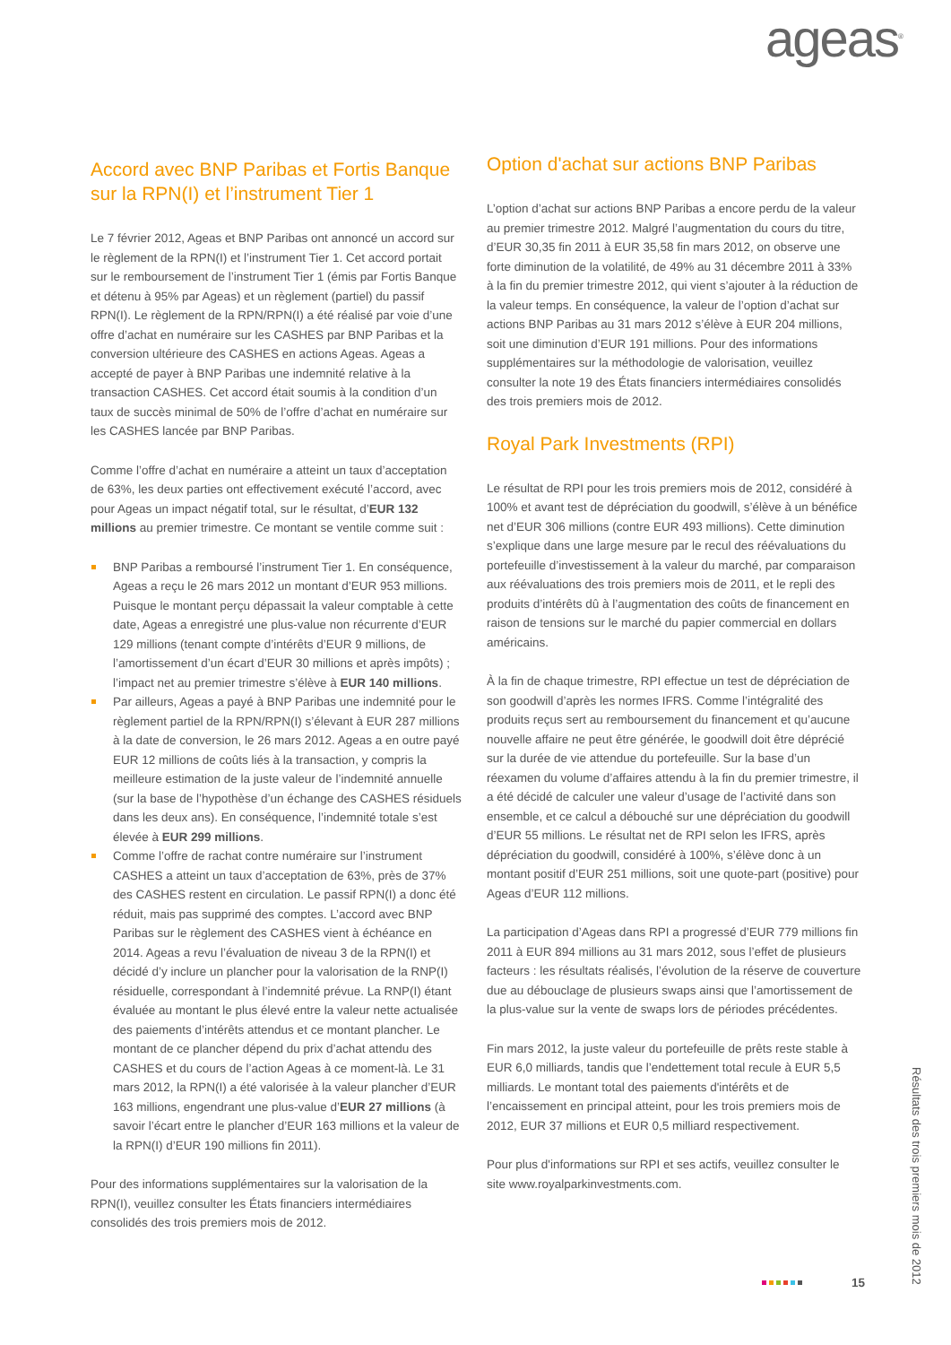ageas<sup>®</sup>
Accord avec BNP Paribas et Fortis Banque sur la RPN(I) et l’instrument Tier 1
Le 7 février 2012, Ageas et BNP Paribas ont annoncé un accord sur le règlement de la RPN(I) et l’instrument Tier 1. Cet accord portait sur le remboursement de l’instrument Tier 1 (émis par Fortis Banque et détenu à 95% par Ageas) et un règlement (partiel) du passif RPN(I). Le règlement de la RPN/RPN(I) a été réalisé par voie d’une offre d’achat en numéraire sur les CASHES par BNP Paribas et la conversion ultérieure des CASHES en actions Ageas. Ageas a accepté de payer à BNP Paribas une indemnité relative à la transaction CASHES. Cet accord était soumis à la condition d’un taux de succès minimal de 50% de l’offre d’achat en numéraire sur les CASHES lancée par BNP Paribas.
Comme l’offre d’achat en numéraire a atteint un taux d’acceptation de 63%, les deux parties ont effectivement exécuté l’accord, avec pour Ageas un impact négatif total, sur le résultat, d’EUR 132 millions au premier trimestre. Ce montant se ventile comme suit :
BNP Paribas a remboursé l’instrument Tier 1. En conséquence, Ageas a reçu le 26 mars 2012 un montant d’EUR 953 millions. Puisque le montant perçu dépassait la valeur comptable à cette date, Ageas a enregistré une plus-value non récurrente d’EUR 129 millions (tenant compte d’intérêts d’EUR 9 millions, de l’amortissement d’un écart d’EUR 30 millions et après impôts) ; l’impact net au premier trimestre s’élève à EUR 140 millions.
Par ailleurs, Ageas a payé à BNP Paribas une indemnité pour le règlement partiel de la RPN/RPN(I) s’élevant à EUR 287 millions à la date de conversion, le 26 mars 2012. Ageas a en outre payé EUR 12 millions de coûts liés à la transaction, y compris la meilleure estimation de la juste valeur de l’indemnité annuelle (sur la base de l’hypothèse d’un échange des CASHES résiduels dans les deux ans). En conséquence, l’indemnité totale s’est élevée à EUR 299 millions.
Comme l’offre de rachat contre numéraire sur l’instrument CASHES a atteint un taux d’acceptation de 63%, près de 37% des CASHES restent en circulation. Le passif RPN(I) a donc été réduit, mais pas supprimé des comptes. L’accord avec BNP Paribas sur le règlement des CASHES vient à échéance en 2014. Ageas a revu l’évaluation de niveau 3 de la RPN(I) et décidé d’y inclure un plancher pour la valorisation de la RNP(I) résiduelle, correspondant à l’indemnité prévue. La RNP(I) étant évaluée au montant le plus élevé entre la valeur nette actualisée des paiements d’intérêts attendus et ce montant plancher. Le montant de ce plancher dépend du prix d’achat attendu des CASHES et du cours de l’action Ageas à ce moment-là. Le 31 mars 2012, la RPN(I) a été valorisée à la valeur plancher d’EUR 163 millions, engendrant une plus-value d’EUR 27 millions (à savoir l’écart entre le plancher d’EUR 163 millions et la valeur de la RPN(I) d’EUR 190 millions fin 2011).
Pour des informations supplémentaires sur la valorisation de la RPN(I), veuillez consulter les États financiers intermédiaires consolidés des trois premiers mois de 2012.
Option d'achat sur actions BNP Paribas
L’option d’achat sur actions BNP Paribas a encore perdu de la valeur au premier trimestre 2012. Malgré l’augmentation du cours du titre, d’EUR 30,35 fin 2011 à EUR 35,58 fin mars 2012, on observe une forte diminution de la volatilité, de 49% au 31 décembre 2011 à 33% à la fin du premier trimestre 2012, qui vient s’ajouter à la réduction de la valeur temps. En conséquence, la valeur de l’option d’achat sur actions BNP Paribas au 31 mars 2012 s’élève à EUR 204 millions, soit une diminution d’EUR 191 millions. Pour des informations supplémentaires sur la méthodologie de valorisation, veuillez consulter la note 19 des États financiers intermédiaires consolidés des trois premiers mois de 2012.
Royal Park Investments (RPI)
Le résultat de RPI pour les trois premiers mois de 2012, considéré à 100% et avant test de dépréciation du goodwill, s’élève à un bénéfice net d’EUR 306 millions (contre EUR 493 millions). Cette diminution s’explique dans une large mesure par le recul des réévaluations du portefeuille d’investissement à la valeur du marché, par comparaison aux réévaluations des trois premiers mois de 2011, et le repli des produits d’intérêts dû à l’augmentation des coûts de financement en raison de tensions sur le marché du papier commercial en dollars américains.
À la fin de chaque trimestre, RPI effectue un test de dépréciation de son goodwill d’après les normes IFRS. Comme l’intégralité des produits reçus sert au remboursement du financement et qu’aucune nouvelle affaire ne peut être générée, le goodwill doit être déprécié sur la durée de vie attendue du portefeuille. Sur la base d’un réexamen du volume d’affaires attendu à la fin du premier trimestre, il a été décidé de calculer une valeur d’usage de l’activité dans son ensemble, et ce calcul a débouché sur une dépréciation du goodwill d’EUR 55 millions. Le résultat net de RPI selon les IFRS, après dépréciation du goodwill, considéré à 100%, s’élève donc à un montant positif d’EUR 251 millions, soit une quote-part (positive) pour Ageas d’EUR 112 millions.
La participation d’Ageas dans RPI a progressé d’EUR 779 millions fin 2011 à EUR 894 millions au 31 mars 2012, sous l’effet de plusieurs facteurs : les résultats réalisés, l’évolution de la réserve de couverture due au débouclage de plusieurs swaps ainsi que l’amortissement de la plus-value sur la vente de swaps lors de périodes précédentes.
Fin mars 2012, la juste valeur du portefeuille de prêts reste stable à EUR 6,0 milliards, tandis que l’endettement total recule à EUR 5,5 milliards. Le montant total des paiements d'intérêts et de l’encaissement en principal atteint, pour les trois premiers mois de 2012, EUR 37 millions et EUR 0,5 milliard respectivement.
Pour plus d'informations sur RPI et ses actifs, veuillez consulter le site www.royalparkinvestments.com.
15
Résultats des trois premiers mois de 2012